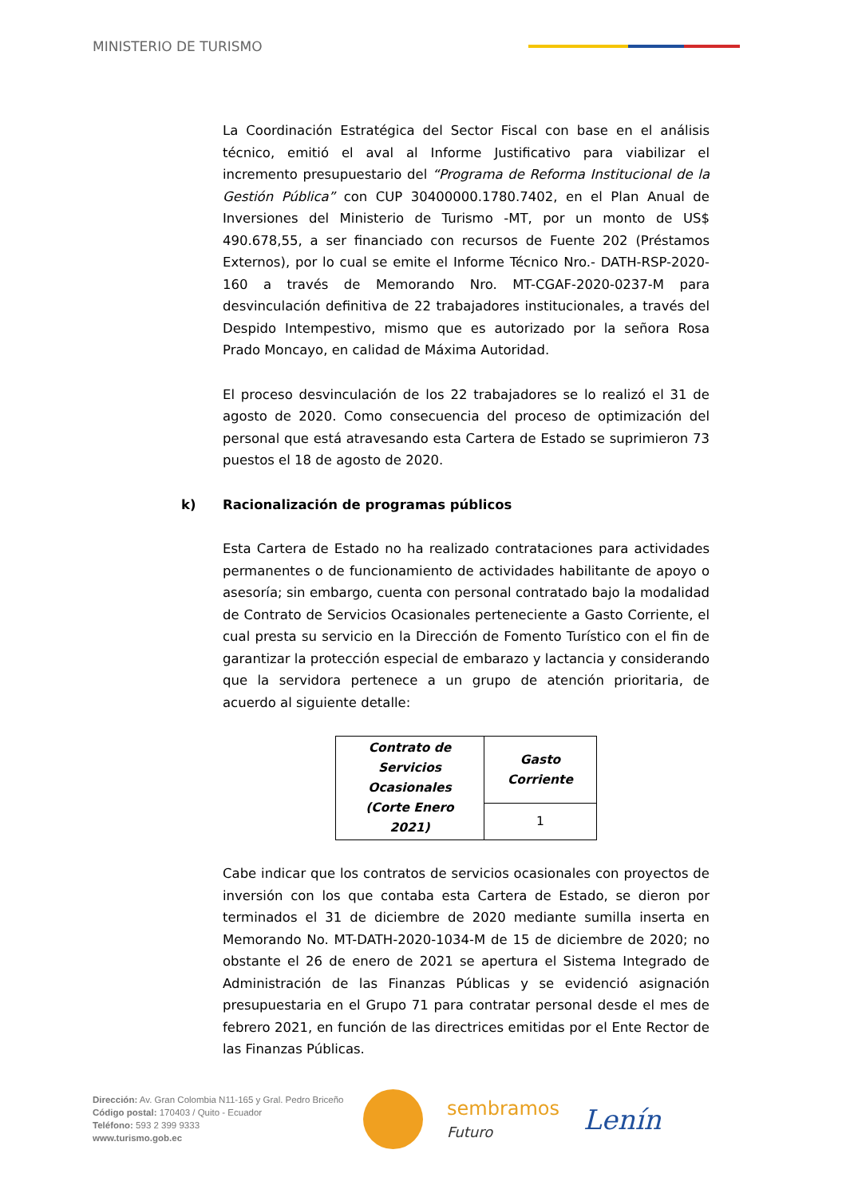MINISTERIO DE TURISMO
La Coordinación Estratégica del Sector Fiscal con base en el análisis técnico, emitió el aval al Informe Justificativo para viabilizar el incremento presupuestario del “Programa de Reforma Institucional de la Gestión Pública” con CUP 30400000.1780.7402, en el Plan Anual de Inversiones del Ministerio de Turismo -MT, por un monto de US$ 490.678,55, a ser financiado con recursos de Fuente 202 (Préstamos Externos), por lo cual se emite el Informe Técnico Nro.- DATH-RSP-2020-160 a través de Memorando Nro. MT-CGAF-2020-0237-M para desvinculación definitiva de 22 trabajadores institucionales, a través del Despido Intempestivo, mismo que es autorizado por la señora Rosa Prado Moncayo, en calidad de Máxima Autoridad.
El proceso desvinculación de los 22 trabajadores se lo realizó el 31 de agosto de 2020. Como consecuencia del proceso de optimización del personal que está atravesando esta Cartera de Estado se suprimieron 73 puestos el 18 de agosto de 2020.
k) Racionalización de programas públicos
Esta Cartera de Estado no ha realizado contrataciones para actividades permanentes o de funcionamiento de actividades habilitante de apoyo o asesoría; sin embargo, cuenta con personal contratado bajo la modalidad de Contrato de Servicios Ocasionales perteneciente a Gasto Corriente, el cual presta su servicio en la Dirección de Fomento Turístico con el fin de garantizar la protección especial de embarazo y lactancia y considerando que la servidora pertenece a un grupo de atención prioritaria, de acuerdo al siguiente detalle:
| Contrato de Servicios Ocasionales (Corte Enero 2021) | Gasto Corriente |
| --- | --- |
| | 1 |
Cabe indicar que los contratos de servicios ocasionales con proyectos de inversión con los que contaba esta Cartera de Estado, se dieron por terminados el 31 de diciembre de 2020 mediante sumilla inserta en Memorando No. MT-DATH-2020-1034-M de 15 de diciembre de 2020; no obstante el 26 de enero de 2021 se apertura el Sistema Integrado de Administración de las Finanzas Públicas y se evidenció asignación presupuestaria en el Grupo 71 para contratar personal desde el mes de febrero 2021, en función de las directrices emitidas por el Ente Rector de las Finanzas Públicas.
Dirección: Av. Gran Colombia N11-165 y Gral. Pedro Briceño
Código postal: 170403 / Quito - Ecuador
Teléfono: 593 2 399 9333
www.turismo.gob.ec
sembramos
Futuro
Lenín